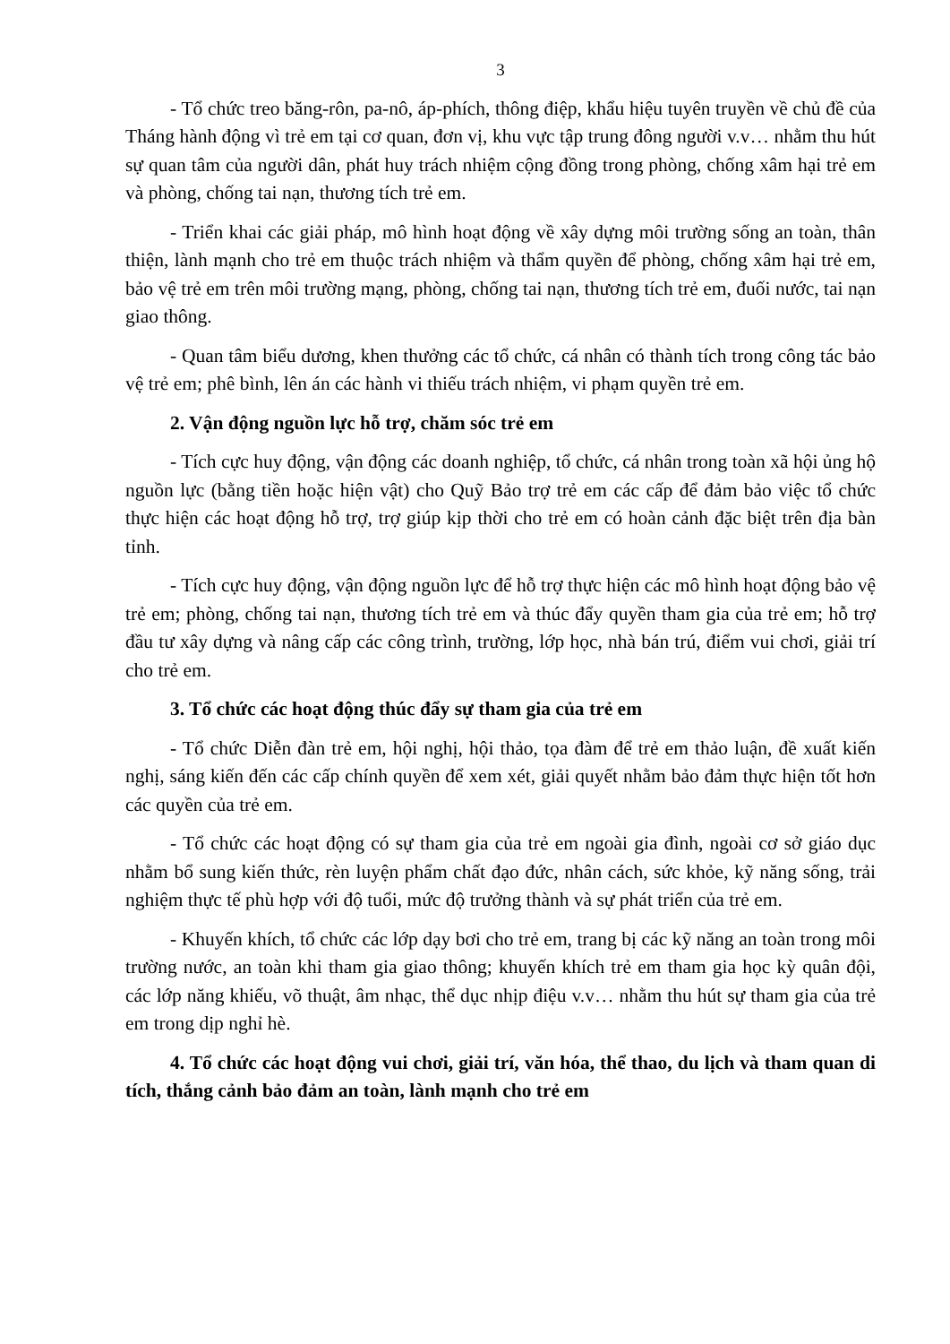3
- Tổ chức treo băng-rôn, pa-nô, áp-phích, thông điệp, khẩu hiệu tuyên truyền về chủ đề của Tháng hành động vì trẻ em tại cơ quan, đơn vị, khu vực tập trung đông người v.v… nhằm thu hút sự quan tâm của người dân, phát huy trách nhiệm cộng đồng trong phòng, chống xâm hại trẻ em và phòng, chống tai nạn, thương tích trẻ em.
- Triển khai các giải pháp, mô hình hoạt động về xây dựng môi trường sống an toàn, thân thiện, lành mạnh cho trẻ em thuộc trách nhiệm và thẩm quyền để phòng, chống xâm hại trẻ em, bảo vệ trẻ em trên môi trường mạng, phòng, chống tai nạn, thương tích trẻ em, đuối nước, tai nạn giao thông.
- Quan tâm biểu dương, khen thưởng các tổ chức, cá nhân có thành tích trong công tác bảo vệ trẻ em; phê bình, lên án các hành vi thiếu trách nhiệm, vi phạm quyền trẻ em.
2. Vận động nguồn lực hỗ trợ, chăm sóc trẻ em
- Tích cực huy động, vận động các doanh nghiệp, tổ chức, cá nhân trong toàn xã hội ủng hộ nguồn lực (bằng tiền hoặc hiện vật) cho Quỹ Bảo trợ trẻ em các cấp để đảm bảo việc tổ chức thực hiện các hoạt động hỗ trợ, trợ giúp kịp thời cho trẻ em có hoàn cảnh đặc biệt trên địa bàn tỉnh.
- Tích cực huy động, vận động nguồn lực để hỗ trợ thực hiện các mô hình hoạt động bảo vệ trẻ em; phòng, chống tai nạn, thương tích trẻ em và thúc đẩy quyền tham gia của trẻ em; hỗ trợ đầu tư xây dựng và nâng cấp các công trình, trường, lớp học, nhà bán trú, điểm vui chơi, giải trí cho trẻ em.
3. Tổ chức các hoạt động thúc đẩy sự tham gia của trẻ em
- Tổ chức Diễn đàn trẻ em, hội nghị, hội thảo, tọa đàm để trẻ em thảo luận, đề xuất kiến nghị, sáng kiến đến các cấp chính quyền để xem xét, giải quyết nhằm bảo đảm thực hiện tốt hơn các quyền của trẻ em.
- Tổ chức các hoạt động có sự tham gia của trẻ em ngoài gia đình, ngoài cơ sở giáo dục nhằm bổ sung kiến thức, rèn luyện phẩm chất đạo đức, nhân cách, sức khỏe, kỹ năng sống, trải nghiệm thực tế phù hợp với độ tuổi, mức độ trưởng thành và sự phát triển của trẻ em.
- Khuyến khích, tổ chức các lớp dạy bơi cho trẻ em, trang bị các kỹ năng an toàn trong môi trường nước, an toàn khi tham gia giao thông; khuyến khích trẻ em tham gia học kỳ quân đội, các lớp năng khiếu, võ thuật, âm nhạc, thể dục nhịp điệu v.v… nhằm thu hút sự tham gia của trẻ em trong dịp nghỉ hè.
4. Tổ chức các hoạt động vui chơi, giải trí, văn hóa, thể thao, du lịch và tham quan di tích, thắng cảnh bảo đảm an toàn, lành mạnh cho trẻ em